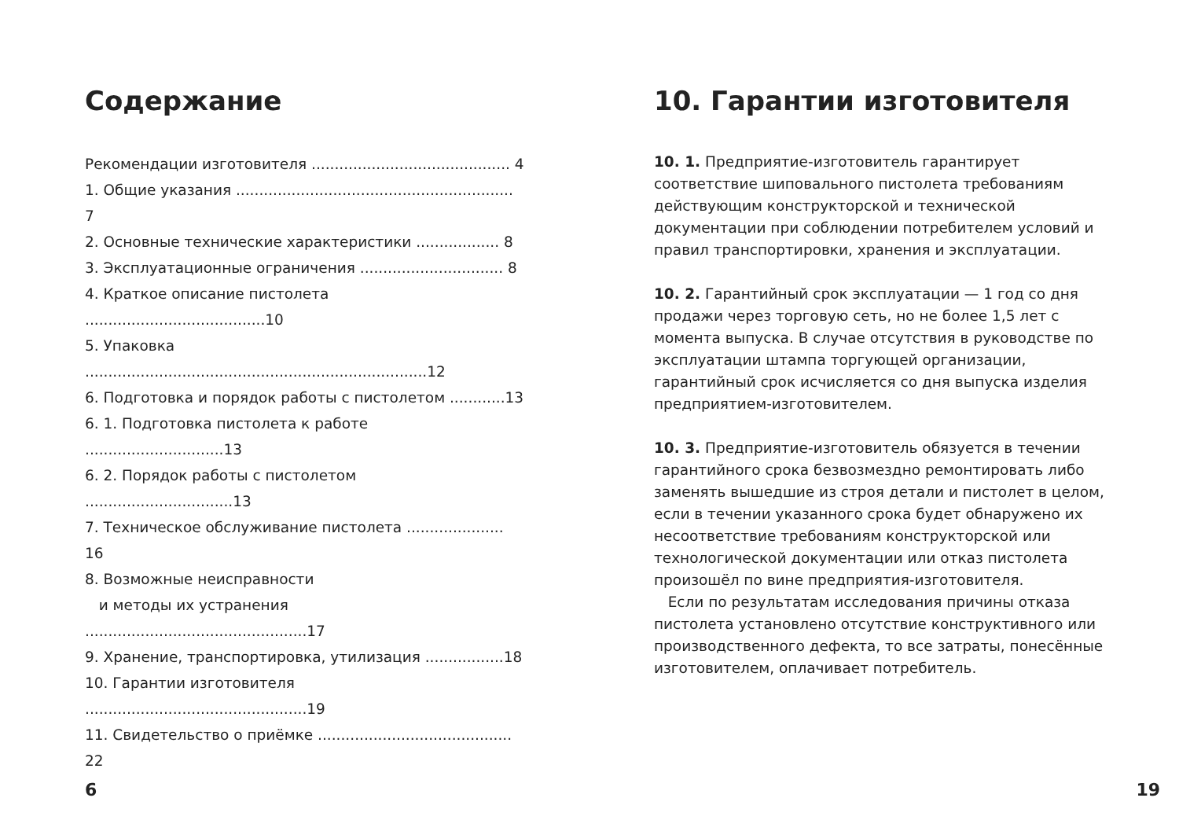Содержание
Рекомендации изготовителя ........................................... 4
1. Общие указания ............................................................ 7
2. Основные технические характеристики .................. 8
3. Эксплуатационные ограничения ............................... 8
4. Краткое описание пистолета .......................................10
5. Упаковка ..........................................................................12
6. Подготовка и порядок работы с пистолетом ............13
6. 1. Подготовка пистолета к работе ..............................13
6. 2. Порядок работы с пистолетом ................................13
7. Техническое обслуживание пистолета ..................... 16
8. Возможные неисправности
и методы их устранения ................................................17
9. Хранение, транспортировка, утилизация .................18
10. Гарантии изготовителя ................................................19
11. Свидетельство о приёмке .......................................... 22
6
10. Гарантии изготовителя
10. 1. Предприятие-изготовитель гарантирует соответствие шиповального пистолета требованиям действующим конструкторской и технической документации при соблюдении потребителем условий и правил транспортировки, хранения и эксплуатации.
10. 2. Гарантийный срок эксплуатации — 1 год со дня продажи через торговую сеть, но не более 1,5 лет с момента выпуска. В случае отсутствия в руководстве по эксплуатации штампа торгующей организации, гарантийный срок исчисляется со дня выпуска изделия предприятием-изготовителем.
10. 3. Предприятие-изготовитель обязуется в течении гарантийного срока безвозмездно ремонтировать либо заменять вышедшие из строя детали и пистолет в целом, если в течении указанного срока будет обнаружено их несоответствие требованиям конструкторской или технологической документации или отказ пистолета произошёл по вине предприятия-изготовителя.
Если по результатам исследования причины отказа пистолета установлено отсутствие конструктивного или производственного дефекта, то все затраты, понесённые изготовителем, оплачивает потребитель.
19